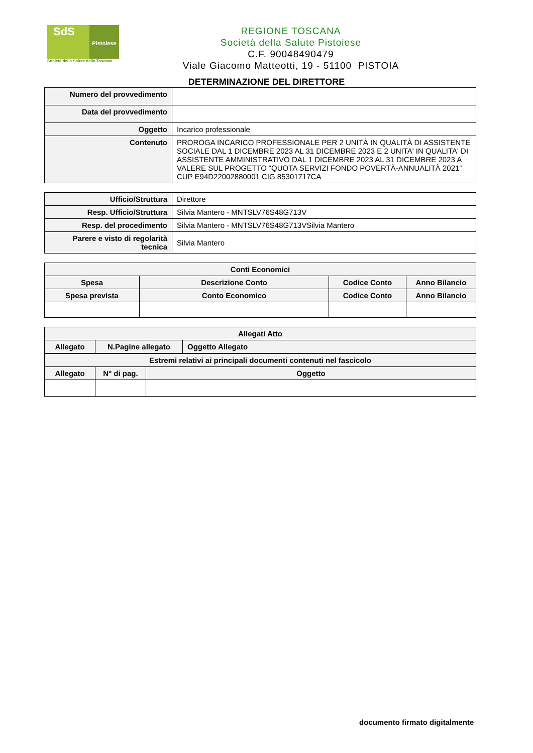SdS
Pistoiese
Società della Salute della Toscana
REGIONE TOSCANA
Società della Salute Pistoiese
C.F. 90048490479
Viale Giacomo Matteotti, 19 - 51100 PISTOIA
DETERMINAZIONE DEL DIRETTORE
| Numero del provvedimento | |
| Data del provvedimento | |
| Oggetto | Incarico professionale |
| Contenuto | PROROGA INCARICO PROFESSIONALE PER 2 UNITÀ IN QUALITÀ DI ASSISTENTE SOCIALE DAL 1 DICEMBRE 2023 AL 31 DICEMBRE 2023 E 2 UNITA' IN QUALITA' DI ASSISTENTE AMMINISTRATIVO DAL 1 DICEMBRE 2023 AL 31 DICEMBRE 2023 A VALERE SUL PROGETTO “QUOTA SERVIZI FONDO POVERTÀ-ANNUALITÀ 2021” CUP E94D22002880001 CIG 85301717CA |
| Ufficio/Struttura | Direttore |
| Resp. Ufficio/Struttura | Silvia Mantero - MNTSLV76S48G713V |
| Resp. del procedimento | Silvia Mantero - MNTSLV76S48G713VSilvia Mantero |
| Parere e visto di regolarità tecnica | Silvia Mantero |
| Conti Economici | | | |
| --- | --- | --- | --- |
| Spesa | Descrizione Conto | Codice Conto | Anno Bilancio |
| Spesa prevista | Conto Economico | Codice Conto | Anno Bilancio |
| Allegati Atto | | |
| --- | --- | --- |
| Allegato | N.Pagine allegato | Oggetto Allegato |
| Estremi relativi ai principali documenti contenuti nel fascicolo | | |
| --- | --- | --- |
| Allegato | N° di pag. | Oggetto |
documento firmato digitalmente